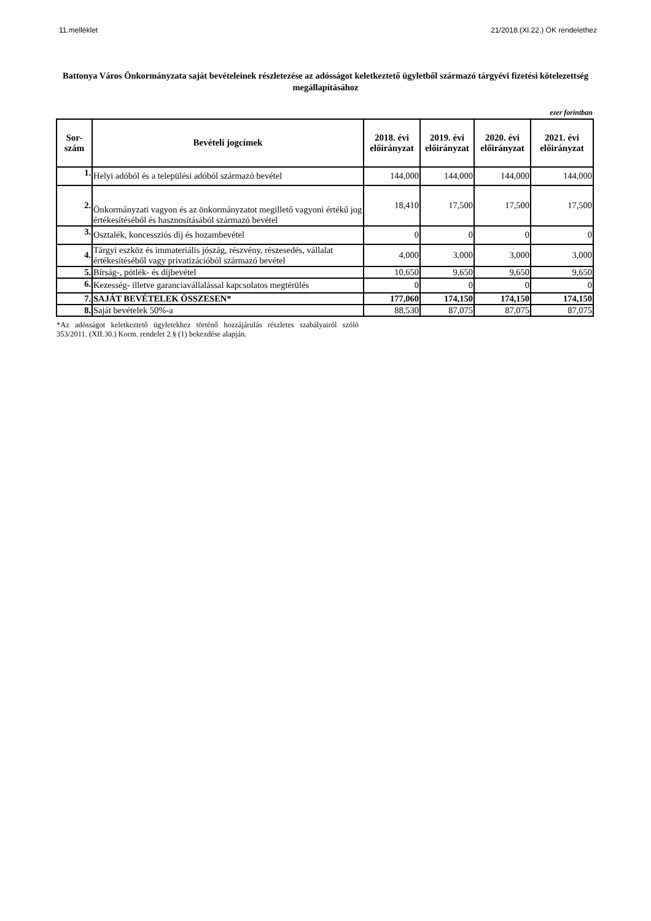11.melléklet 21/2018.(XI.22.) ÖK rendelethez
Battonya Város Önkormányzata saját bevételeinek részletezése az adósságot keletkeztető ügyletből származó tárgyévi fizetési kötelezettség megállapításához
ezer forintban
| Sor- szám | Bevételi jogcímek | 2018. évi előirányzat | 2019. évi előirányzat | 2020. évi előirányzat | 2021. évi előirányzat |
| --- | --- | --- | --- | --- | --- |
| 1. | Helyi adóból és a települési adóból származó bevétel | 144,000 | 144,000 | 144,000 | 144,000 |
| 2. | Önkormányzati vagyon és az önkormányzatot megillető vagyoni értékű jog értékesítéséből és hasznosításából származó bevétel | 18,410 | 17,500 | 17,500 | 17,500 |
| 3. | Osztalék, koncessziós díj és hozambevétel | 0 | 0 | 0 | 0 |
| 4. | Tárgyi eszköz és immateriális jószág, részvény, részesedés, vállalat értékesítéséből vagy privatizációból származó bevétel | 4,000 | 3,000 | 3,000 | 3,000 |
| 5. | Bírság-, pótlék- és díjbevétel | 10,650 | 9,650 | 9,650 | 9,650 |
| 6. | Kezesség- illetve garanciavállalással kapcsolatos megtérülés | 0 | 0 | 0 | 0 |
| 7. | SAJÁT BEVÉTELEK ÖSSZESEN* | 177,060 | 174,150 | 174,150 | 174,150 |
| 8. | Saját bevételek 50%-a | 88,530 | 87,075 | 87,075 | 87,075 |
*Az adósságot keletkeztető ügyletekhez történő hozzájárulás részletes szabályairól szóló 353/2011. (XII.30.) Korm. rendelet 2.§ (1) bekezdése alapján.